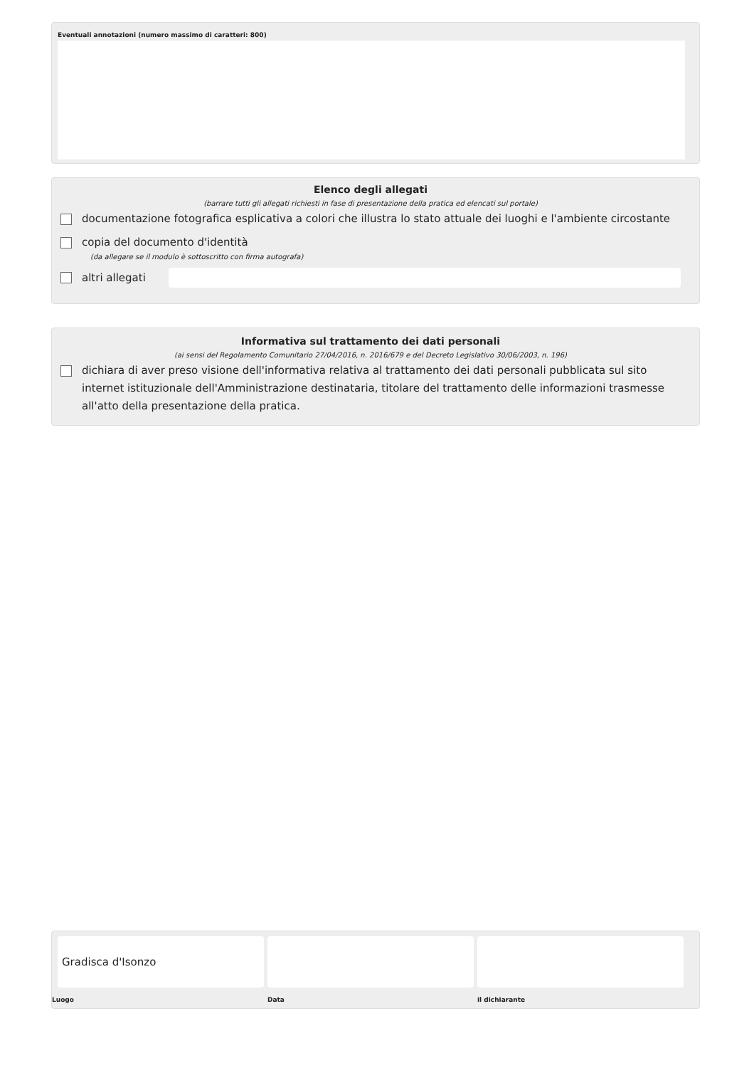Eventuali annotazioni (numero massimo di caratteri: 800)
Elenco degli allegati
(barrare tutti gli allegati richiesti in fase di presentazione della pratica ed elencati sul portale)
documentazione fotografica esplicativa a colori che illustra lo stato attuale dei luoghi e l'ambiente circostante
copia del documento d'identità
(da allegare se il modulo è sottoscritto con firma autografa)
altri allegati
Informativa sul trattamento dei dati personali
(ai sensi del Regolamento Comunitario 27/04/2016, n. 2016/679 e del Decreto Legislativo 30/06/2003, n. 196)
dichiara di aver preso visione dell'informativa relativa al trattamento dei dati personali pubblicata sul sito internet istituzionale dell'Amministrazione destinataria, titolare del trattamento delle informazioni trasmesse all'atto della presentazione della pratica.
Gradisca d'Isonzo
Luogo
Data il dichiarante